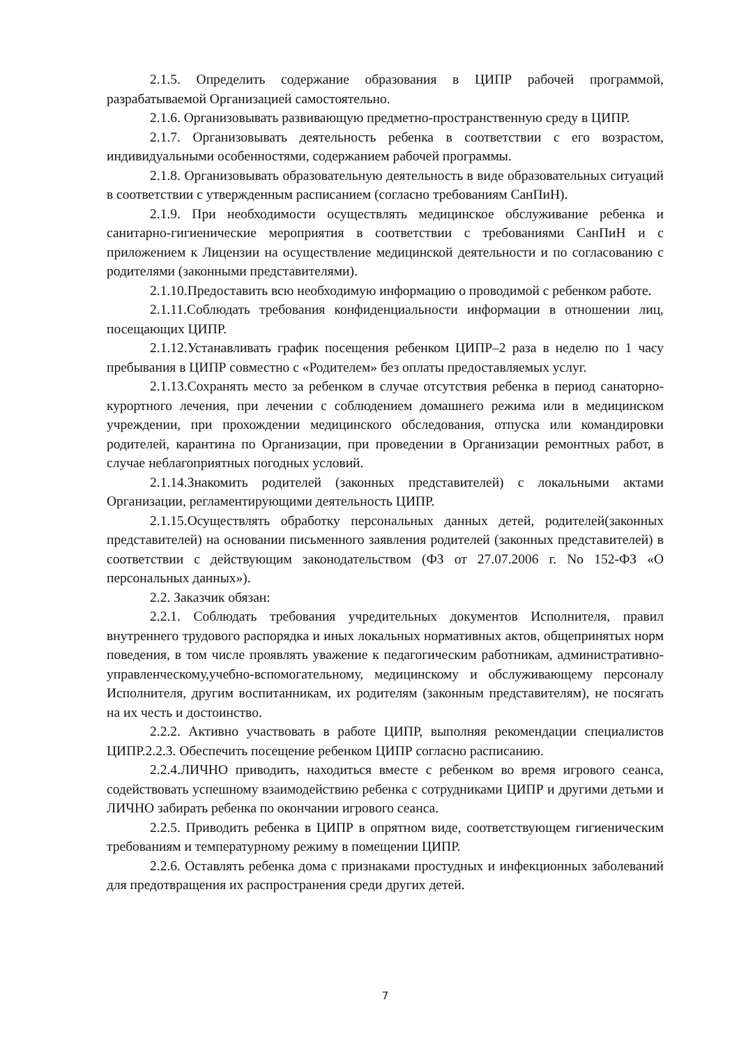2.1.5. Определить содержание образования в ЦИПР рабочей программой, разрабатываемой Организацией самостоятельно.
2.1.6. Организовывать развивающую предметно-пространственную среду в ЦИПР.
2.1.7. Организовывать деятельность ребенка в соответствии с его возрастом, индивидуальными особенностями, содержанием рабочей программы.
2.1.8. Организовывать образовательную деятельность в виде образовательных ситуаций в соответствии с утвержденным расписанием (согласно требованиям СанПиН).
2.1.9. При необходимости осуществлять медицинское обслуживание ребенка и санитарно-гигиенические мероприятия в соответствии с требованиями СанПиН и с приложением к Лицензии на осуществление медицинской деятельности и по согласованию с родителями (законными представителями).
2.1.10.Предоставить всю необходимую информацию о проводимой с ребенком работе.
2.1.11.Соблюдать требования конфиденциальности информации в отношении лиц, посещающих ЦИПР.
2.1.12.Устанавливать график посещения ребенком ЦИПР–2 раза в неделю по 1 часу пребывания в ЦИПР совместно с «Родителем» без оплаты предоставляемых услуг.
2.1.13.Сохранять место за ребенком в случае отсутствия ребенка в период санаторно-курортного лечения, при лечении с соблюдением домашнего режима или в медицинском учреждении, при прохождении медицинского обследования, отпуска или командировки родителей, карантина по Организации, при проведении в Организации ремонтных работ, в случае неблагоприятных погодных условий.
2.1.14.Знакомить родителей (законных представителей) с локальными актами Организации, регламентирующими деятельность ЦИПР.
2.1.15.Осуществлять обработку персональных данных детей, родителей(законных представителей) на основании письменного заявления родителей (законных представителей) в соответствии с действующим законодательством (ФЗ от 27.07.2006 г. No 152-ФЗ «О персональных данных»).
2.2. Заказчик обязан:
2.2.1. Соблюдать требования учредительных документов Исполнителя, правил внутреннего трудового распорядка и иных локальных нормативных актов, общепринятых норм поведения, в том числе проявлять уважение к педагогическим работникам, административно-управленческому,учебно-вспомогательному, медицинскому и обслуживающему персоналу Исполнителя, другим воспитанникам, их родителям (законным представителям), не посягать на их честь и достоинство.
2.2.2. Активно участвовать в работе ЦИПР, выполняя рекомендации специалистов ЦИПР.2.2.3. Обеспечить посещение ребенком ЦИПР согласно расписанию.
2.2.4.ЛИЧНО приводить, находиться вместе с ребенком во время игрового сеанса, содействовать успешному взаимодействию ребенка с сотрудниками ЦИПР и другими детьми и ЛИЧНО забирать ребенка по окончании игрового сеанса.
2.2.5. Приводить ребенка в ЦИПР в опрятном виде, соответствующем гигиеническим требованиям и температурному режиму в помещении ЦИПР.
2.2.6. Оставлять ребенка дома с признаками простудных и инфекционных заболеваний для предотвращения их распространения среди других детей.
7